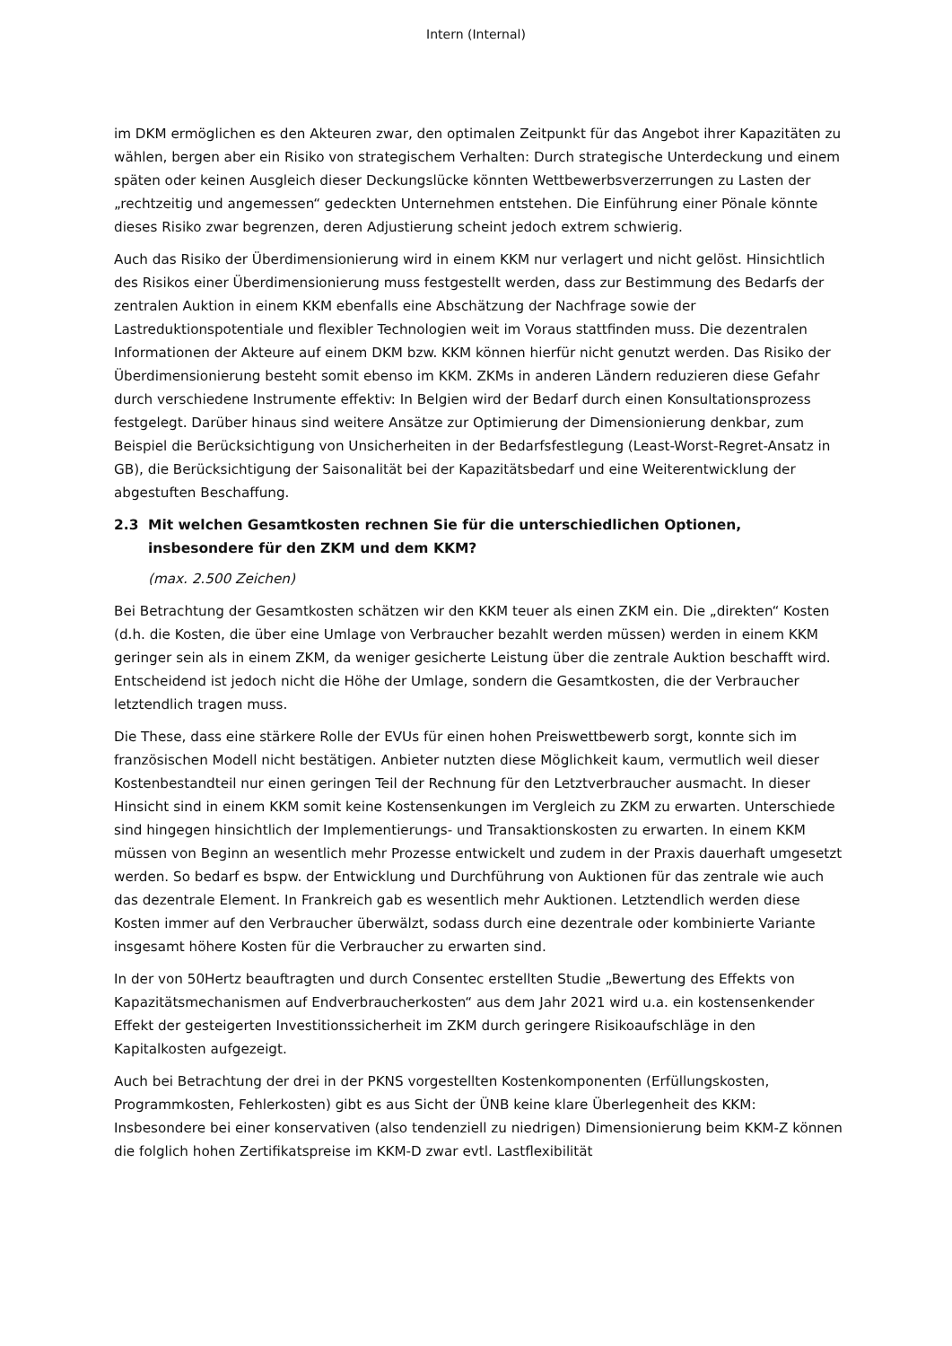Intern (Internal)
im DKM ermöglichen es den Akteuren zwar, den optimalen Zeitpunkt für das Angebot ihrer Kapazitäten zu wählen, bergen aber ein Risiko von strategischem Verhalten: Durch strategische Unterdeckung und einem späten oder keinen Ausgleich dieser Deckungslücke könnten Wettbewerbsverzerrungen zu Lasten der „rechtzeitig und angemessen“ gedeckten Unternehmen entstehen. Die Einführung einer Pönale könnte dieses Risiko zwar begrenzen, deren Adjustierung scheint jedoch extrem schwierig.
Auch das Risiko der Überdimensionierung wird in einem KKM nur verlagert und nicht gelöst. Hinsichtlich des Risikos einer Überdimensionierung muss festgestellt werden, dass zur Bestimmung des Bedarfs der zentralen Auktion in einem KKM ebenfalls eine Abschätzung der Nachfrage sowie der Lastreduktionspotentiale und flexibler Technologien weit im Voraus stattfinden muss. Die dezentralen Informationen der Akteure auf einem DKM bzw. KKM können hierfür nicht genutzt werden. Das Risiko der Überdimensionierung besteht somit ebenso im KKM. ZKMs in anderen Ländern reduzieren diese Gefahr durch verschiedene Instrumente effektiv: In Belgien wird der Bedarf durch einen Konsultationsprozess festgelegt. Darüber hinaus sind weitere Ansätze zur Optimierung der Dimensionierung denkbar, zum Beispiel die Berücksichtigung von Unsicherheiten in der Bedarfsfestlegung (Least-Worst-Regret-Ansatz in GB), die Berücksichtigung der Saisonalität bei der Kapazitätsbedarf und eine Weiterentwicklung der abgestuften Beschaffung.
2.3 Mit welchen Gesamtkosten rechnen Sie für die unterschiedlichen Optionen, insbesondere für den ZKM und dem KKM?
(max. 2.500 Zeichen)
Bei Betrachtung der Gesamtkosten schätzen wir den KKM teuer als einen ZKM ein. Die „direkten“ Kosten (d.h. die Kosten, die über eine Umlage von Verbraucher bezahlt werden müssen) werden in einem KKM geringer sein als in einem ZKM, da weniger gesicherte Leistung über die zentrale Auktion beschafft wird. Entscheidend ist jedoch nicht die Höhe der Umlage, sondern die Gesamtkosten, die der Verbraucher letztendlich tragen muss.
Die These, dass eine stärkere Rolle der EVUs für einen hohen Preiswettbewerb sorgt, konnte sich im französischen Modell nicht bestätigen. Anbieter nutzten diese Möglichkeit kaum, vermutlich weil dieser Kostenbestandteil nur einen geringen Teil der Rechnung für den Letztverbraucher ausmacht. In dieser Hinsicht sind in einem KKM somit keine Kostensenkungen im Vergleich zu ZKM zu erwarten. Unterschiede sind hingegen hinsichtlich der Implementierungs- und Transaktionskosten zu erwarten. In einem KKM müssen von Beginn an wesentlich mehr Prozesse entwickelt und zudem in der Praxis dauerhaft umgesetzt werden. So bedarf es bspw. der Entwicklung und Durchführung von Auktionen für das zentrale wie auch das dezentrale Element. In Frankreich gab es wesentlich mehr Auktionen. Letztendlich werden diese Kosten immer auf den Verbraucher überwälzt, sodass durch eine dezentrale oder kombinierte Variante insgesamt höhere Kosten für die Verbraucher zu erwarten sind.
In der von 50Hertz beauftragten und durch Consentec erstellten Studie „Bewertung des Effekts von Kapazitätsmechanismen auf Endverbraucherkosten“ aus dem Jahr 2021 wird u.a. ein kostensenkender Effekt der gesteigerten Investitionssicherheit im ZKM durch geringere Risikoaufschläge in den Kapitalkosten aufgezeigt.
Auch bei Betrachtung der drei in der PKNS vorgestellten Kostenkomponenten (Erfüllungskosten, Programmkosten, Fehlerkosten) gibt es aus Sicht der ÜNB keine klare Überlegenheit des KKM: Insbesondere bei einer konservativen (also tendenziell zu niedrigen) Dimensionierung beim KKM-Z können die folglich hohen Zertifikatspreise im KKM-D zwar evtl. Lastflexibilität